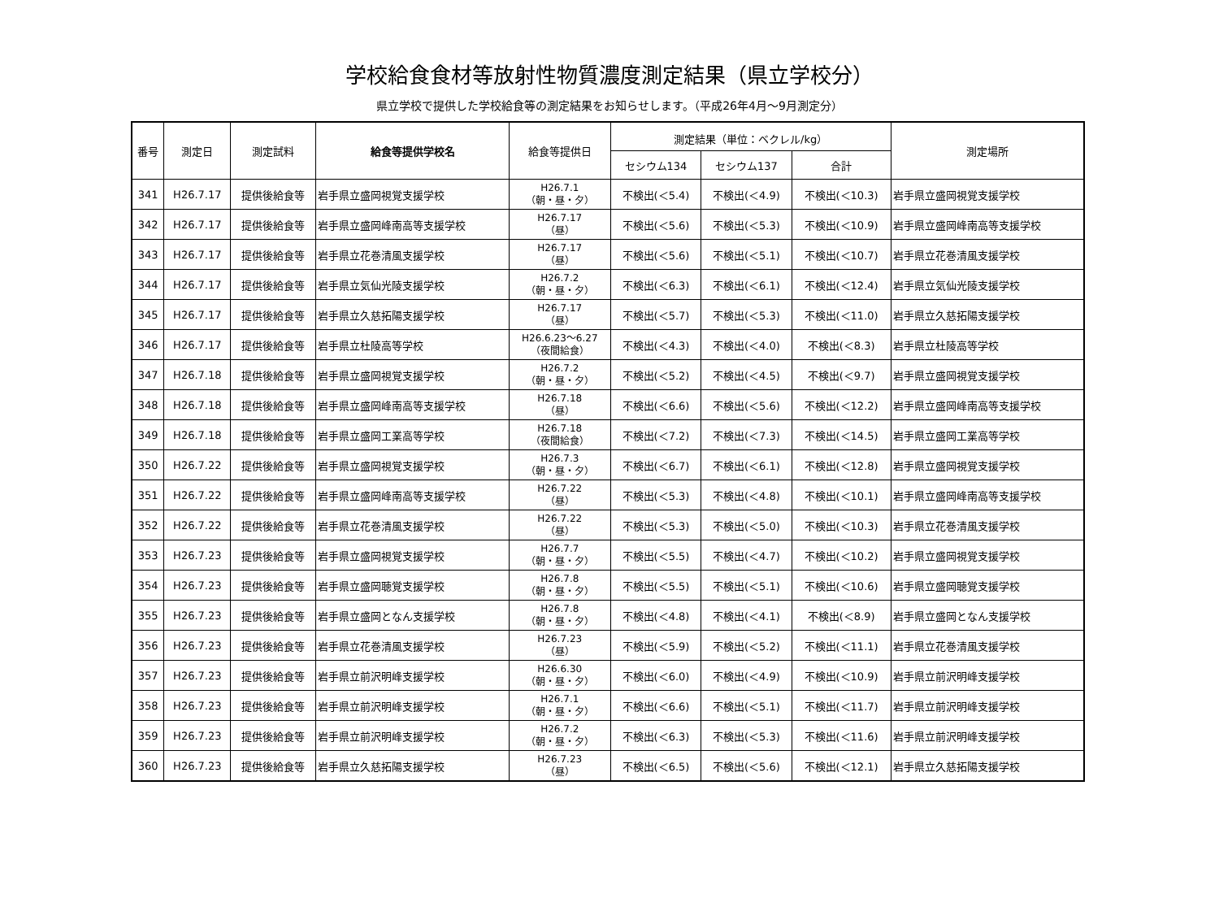学校給食食材等放射性物質濃度測定結果（県立学校分）
県立学校で提供した学校給食等の測定結果をお知らせします。（平成26年4月～9月測定分）
| 番号 | 測定日 | 測定試料 | 給食等提供学校名 | 給食等提供日 | 測定結果（単位：ベクレル/kg） | | | 測定場所 |
| --- | --- | --- | --- | --- | --- | --- | --- | --- |
| | | | | | セシウム134 | セシウム137 | 合計 | |
| 341 | H26.7.17 | 提供後給食等 | 岩手県立盛岡視覚支援学校 | H26.7.1 （朝・昼・夕） | 不検出(＜5.4) | 不検出(＜4.9) | 不検出(＜10.3) | 岩手県立盛岡視覚支援学校 |
| 342 | H26.7.17 | 提供後給食等 | 岩手県立盛岡峰南高等支援学校 | H26.7.17 （昼） | 不検出(＜5.6) | 不検出(＜5.3) | 不検出(＜10.9) | 岩手県立盛岡峰南高等支援学校 |
| 343 | H26.7.17 | 提供後給食等 | 岩手県立花巻清風支援学校 | H26.7.17 （昼） | 不検出(＜5.6) | 不検出(＜5.1) | 不検出(＜10.7) | 岩手県立花巻清風支援学校 |
| 344 | H26.7.17 | 提供後給食等 | 岩手県立気仙光陵支援学校 | H26.7.2 （朝・昼・夕） | 不検出(＜6.3) | 不検出(＜6.1) | 不検出(＜12.4) | 岩手県立気仙光陵支援学校 |
| 345 | H26.7.17 | 提供後給食等 | 岩手県立久慈拓陽支援学校 | H26.7.17 （昼） | 不検出(＜5.7) | 不検出(＜5.3) | 不検出(＜11.0) | 岩手県立久慈拓陽支援学校 |
| 346 | H26.7.17 | 提供後給食等 | 岩手県立杜陵高等学校 | H26.6.23～6.27 （夜間給食） | 不検出(＜4.3) | 不検出(＜4.0) | 不検出(＜8.3) | 岩手県立杜陵高等学校 |
| 347 | H26.7.18 | 提供後給食等 | 岩手県立盛岡視覚支援学校 | H26.7.2 （朝・昼・夕） | 不検出(＜5.2) | 不検出(＜4.5) | 不検出(＜9.7) | 岩手県立盛岡視覚支援学校 |
| 348 | H26.7.18 | 提供後給食等 | 岩手県立盛岡峰南高等支援学校 | H26.7.18 （昼） | 不検出(＜6.6) | 不検出(＜5.6) | 不検出(＜12.2) | 岩手県立盛岡峰南高等支援学校 |
| 349 | H26.7.18 | 提供後給食等 | 岩手県立盛岡工業高等学校 | H26.7.18 （夜間給食） | 不検出(＜7.2) | 不検出(＜7.3) | 不検出(＜14.5) | 岩手県立盛岡工業高等学校 |
| 350 | H26.7.22 | 提供後給食等 | 岩手県立盛岡視覚支援学校 | H26.7.3 （朝・昼・夕） | 不検出(＜6.7) | 不検出(＜6.1) | 不検出(＜12.8) | 岩手県立盛岡視覚支援学校 |
| 351 | H26.7.22 | 提供後給食等 | 岩手県立盛岡峰南高等支援学校 | H26.7.22 （昼） | 不検出(＜5.3) | 不検出(＜4.8) | 不検出(＜10.1) | 岩手県立盛岡峰南高等支援学校 |
| 352 | H26.7.22 | 提供後給食等 | 岩手県立花巻清風支援学校 | H26.7.22 （昼） | 不検出(＜5.3) | 不検出(＜5.0) | 不検出(＜10.3) | 岩手県立花巻清風支援学校 |
| 353 | H26.7.23 | 提供後給食等 | 岩手県立盛岡視覚支援学校 | H26.7.7 （朝・昼・夕） | 不検出(＜5.5) | 不検出(＜4.7) | 不検出(＜10.2) | 岩手県立盛岡視覚支援学校 |
| 354 | H26.7.23 | 提供後給食等 | 岩手県立盛岡聴覚支援学校 | H26.7.8 （朝・昼・夕） | 不検出(＜5.5) | 不検出(＜5.1) | 不検出(＜10.6) | 岩手県立盛岡聴覚支援学校 |
| 355 | H26.7.23 | 提供後給食等 | 岩手県立盛岡となん支援学校 | H26.7.8 （朝・昼・夕） | 不検出(＜4.8) | 不検出(＜4.1) | 不検出(＜8.9) | 岩手県立盛岡となん支援学校 |
| 356 | H26.7.23 | 提供後給食等 | 岩手県立花巻清風支援学校 | H26.7.23 （昼） | 不検出(＜5.9) | 不検出(＜5.2) | 不検出(＜11.1) | 岩手県立花巻清風支援学校 |
| 357 | H26.7.23 | 提供後給食等 | 岩手県立前沢明峰支援学校 | H26.6.30 （朝・昼・夕） | 不検出(＜6.0) | 不検出(＜4.9) | 不検出(＜10.9) | 岩手県立前沢明峰支援学校 |
| 358 | H26.7.23 | 提供後給食等 | 岩手県立前沢明峰支援学校 | H26.7.1 （朝・昼・夕） | 不検出(＜6.6) | 不検出(＜5.1) | 不検出(＜11.7) | 岩手県立前沢明峰支援学校 |
| 359 | H26.7.23 | 提供後給食等 | 岩手県立前沢明峰支援学校 | H26.7.2 （朝・昼・夕） | 不検出(＜6.3) | 不検出(＜5.3) | 不検出(＜11.6) | 岩手県立前沢明峰支援学校 |
| 360 | H26.7.23 | 提供後給食等 | 岩手県立久慈拓陽支援学校 | H26.7.23 （昼） | 不検出(＜6.5) | 不検出(＜5.6) | 不検出(＜12.1) | 岩手県立久慈拓陽支援学校 |